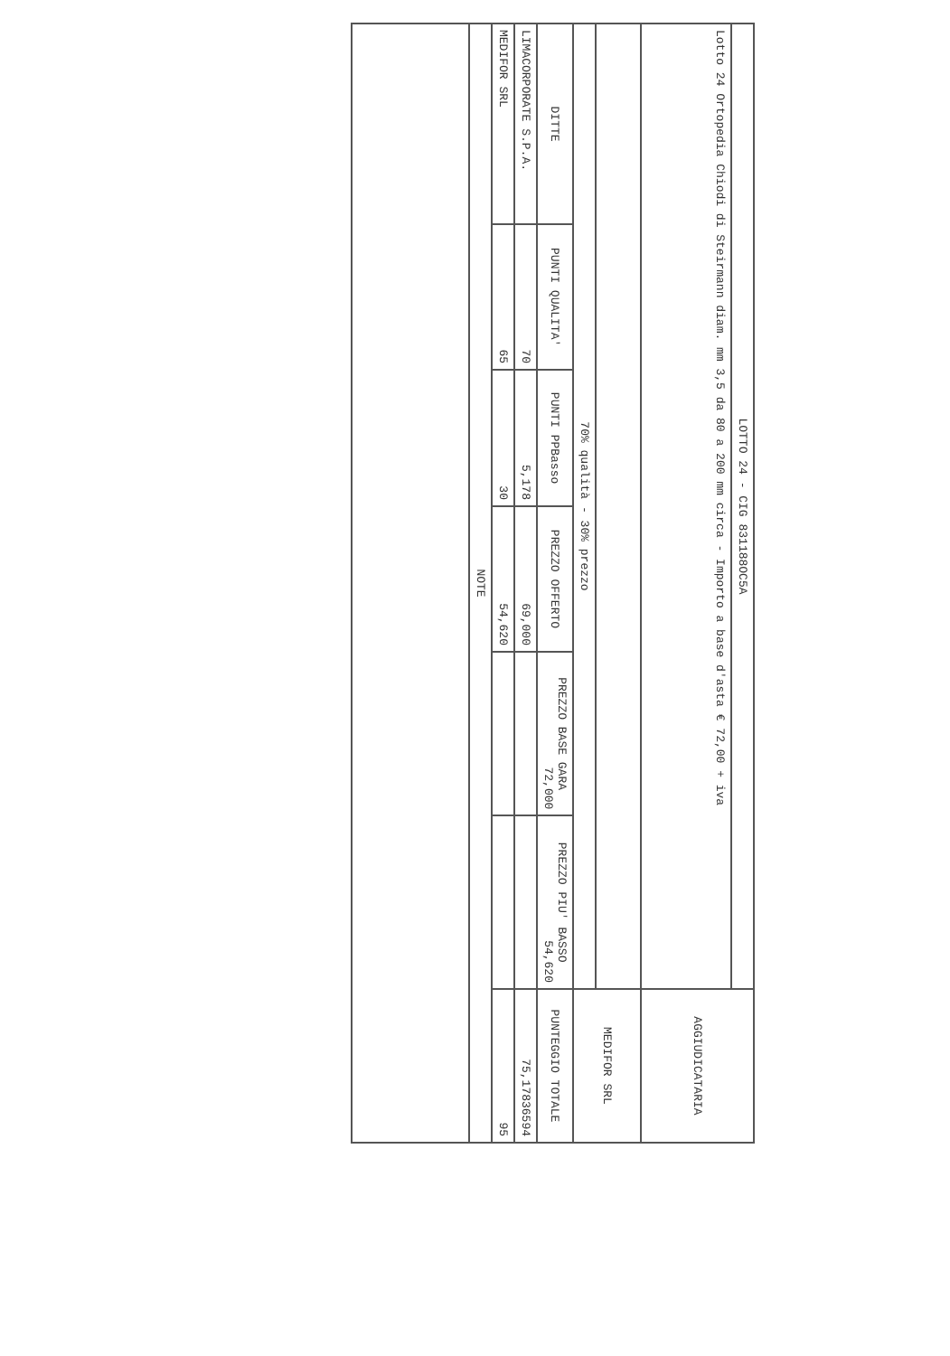| LOTTO 24 - CIG 831188OC5A | | | | | | AGGIUDICATARIA |
| Lotto 24 Ortopedia Chiodi di Steirmann diam. mm 3,5 da 80 a 200 mm circa - Importo a base d'asta € 72,00 + iva | | | | | | |
| | | | | | | MEDIFOR SRL |
| 70% qualità - 30% prezzo | | | | | | |
| DITTE | PUNTI QUALITA' | PUNTI PPBasso | PREZZO OFFERTO | PREZZO BASE GARA 72,000 | PREZZO PIU' BASSO 54,620 | PUNTEGGIO TOTALE |
| LIMACORPORATE S.P.A. | 70 | 5,178 | 69,000 | | | 75,17836594 |
| MEDIFOR SRL | 65 | 30 | 54,620 | | | 95 |
| NOTE | | | | | | |